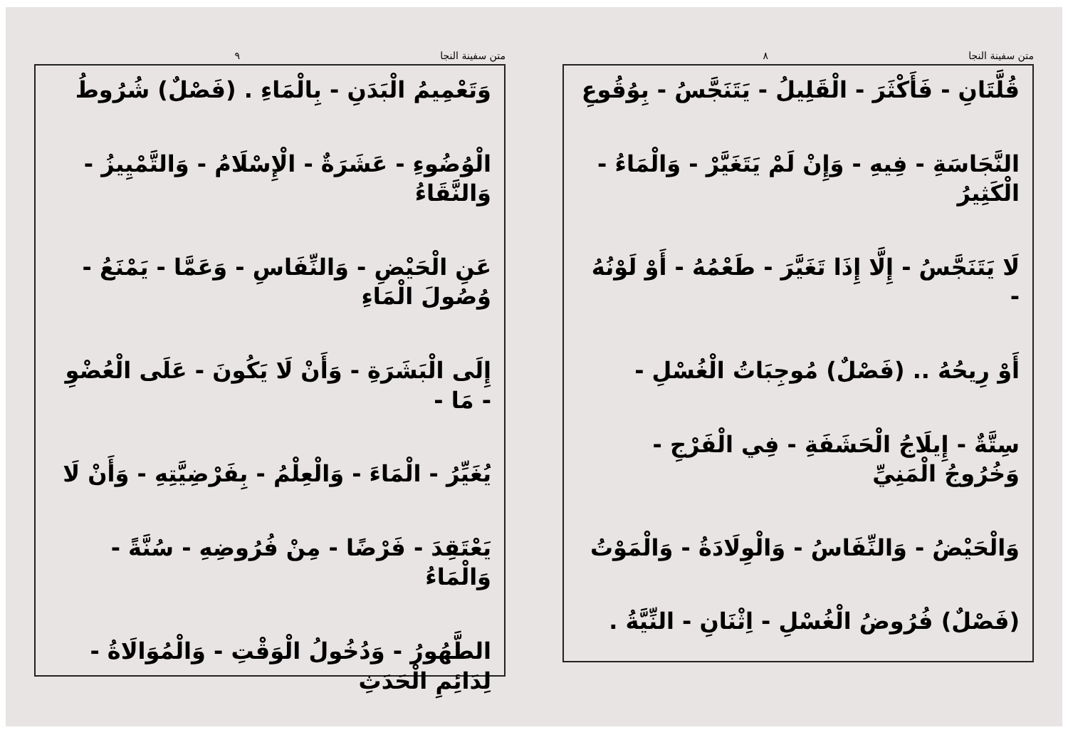متن سفينة النجا ٨
قُلَّتَانِ - فَأَكْثَرَ - الْقَلِيلُ - يَتَنَجَّسُ - بِوُقُوعِ
النَّجَاسَةِ - فِيهِ - وَإِنْ لَمْ يَتَغَيَّرْ - وَالْمَاءُ - الْكَثِيرُ
لَا يَتَنَجَّسُ - إِلَّا إِذَا تَغَيَّرَ - طَعْمُهُ - أَوْ لَوْنُهُ -
أَوْ رِيحُهُ .. (فَصْلٌ) مُوجِبَاتُ الْغُسْلِ -
سِتَّةٌ - إِيلَاجُ الْحَشَفَةِ - فِي الْفَرْجِ - وَخُرُوجُ الْمَنِيِّ
وَالْحَيْضُ - وَالنِّفَاسُ - وَالْوِلَادَةُ - وَالْمَوْتُ
(فَصْلٌ) فُرُوضُ الْغُسْلِ - اِثْنَانِ - النِّيَّةُ .
متن سفينة النجا ٩
وَتَعْمِيمُ الْبَدَنِ - بِالْمَاءِ . (فَصْلٌ) شُرُوطُ
الْوُضُوءِ - عَشَرَةٌ - الْإِسْلَامُ - وَالتَّمْيِيزُ - وَالنَّقَاءُ
عَنِ الْحَيْضِ - وَالنِّفَاسِ - وَعَمَّا - يَمْنَعُ - وُصُولَ الْمَاءِ
إِلَى الْبَشَرَةِ - وَأَنْ لَا يَكُونَ - عَلَى الْعُضْوِ - مَا -
يُغَيِّرُ - الْمَاءَ - وَالْعِلْمُ - بِفَرْضِيَّتِهِ - وَأَنْ لَا
يَعْتَقِدَ - فَرْضًا - مِنْ فُرُوضِهِ - سُنَّةً - وَالْمَاءُ
الطَّهُورُ - وَدُخُولُ الْوَقْتِ - وَالْمُوَالَاةُ - لِدَائِمِ الْحَدَثِ